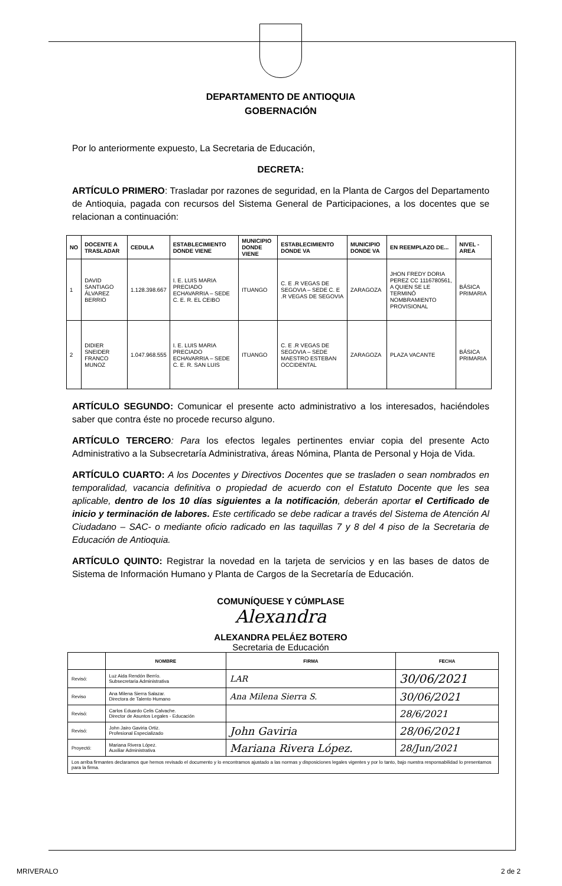DEPARTAMENTO DE ANTIOQUIA
GOBERNACIÓN
Por lo anteriormente expuesto, La Secretaria de Educación,
DECRETA:
ARTÍCULO PRIMERO: Trasladar por razones de seguridad, en la Planta de Cargos del Departamento de Antioquia, pagada con recursos del Sistema General de Participaciones, a los docentes que se relacionan a continuación:
| NO | DOCENTE A TRASLADAR | CEDULA | ESTABLECIMIENTO DONDE VIENE | MUNICIPIO DONDE VIENE | ESTABLECIMIENTO DONDE VA | MUNICIPIO DONDE VA | EN REEMPLAZO DE... | NIVEL - AREA |
| --- | --- | --- | --- | --- | --- | --- | --- | --- |
| 1 | DAVID SANTIAGO ÁLVAREZ BERRIO | 1.128.398.667 | I. E. LUIS MARIA PRECIADO ECHAVARRIA – SEDE C. E. R. EL CEIBO | ITUANGO | C. E .R VEGAS DE SEGOVIA – SEDE C. E .R VEGAS DE SEGOVIA | ZARAGOZA | JHON FREDY DORIA PEREZ CC 1116780561, A QUIEN SE LE TERMINÓ NOMBRAMIENTO PROVISIONAL | BÁSICA PRIMARIA |
| 2 | DIDIER SNEIDER FRANCO MUNOZ | 1.047.968.555 | I. E. LUIS MARIA PRECIADO ECHAVARRIA – SEDE C. E. R. SAN LUIS | ITUANGO | C. E .R VEGAS DE SEGOVIA – SEDE MAESTRO ESTEBAN OCCIDENTAL | ZARAGOZA | PLAZA VACANTE | BÁSICA PRIMARIA |
ARTÍCULO SEGUNDO: Comunicar el presente acto administrativo a los interesados, haciéndoles saber que contra éste no procede recurso alguno.
ARTÍCULO TERCERO: Para los efectos legales pertinentes enviar copia del presente Acto Administrativo a la Subsecretaría Administrativa, áreas Nómina, Planta de Personal y Hoja de Vida.
ARTÍCULO CUARTO: A los Docentes y Directivos Docentes que se trasladen o sean nombrados en temporalidad, vacancia definitiva o propiedad de acuerdo con el Estatuto Docente que les sea aplicable, dentro de los 10 días siguientes a la notificación, deberán aportar el Certificado de inicio y terminación de labores. Este certificado se debe radicar a través del Sistema de Atención Al Ciudadano – SAC- o mediante oficio radicado en las taquillas 7 y 8 del 4 piso de la Secretaria de Educación de Antioquia.
ARTÍCULO QUINTO: Registrar la novedad en la tarjeta de servicios y en las bases de datos de Sistema de Información Humano y Planta de Cargos de la Secretaría de Educación.
COMUNÍQUESE Y CÚMPLASE
Alexandra
ALEXANDRA PELÁEZ BOTERO
Secretaria de Educación
| | NOMBRE | FIRMA | FECHA |
| --- | --- | --- | --- |
| Revisó: | Luz Aida Rendón Berrío. Subsecretaria Administrativa | LAR | 30/06/2021 |
| Reviso | Ana Milena Sierra Salazar. Directora de Talento Humano | Ana Milena Sierra S. | 30/06/2021 |
| Revisó: | Carlos Eduardo Celis Calvache. Director de Asuntos Legales - Educación | | 28/6/2021 |
| Revisó: | John Jairo Gaviria Ortiz. Profesional Especializado | John Gaviria | 28/06/2021 |
| Proyectó: | Mariana Rivera López. Auxiliar Administrativa | Mariana Rivera López. | 28/Jun/2021 |
| Los arriba firmantes declaramos que hemos revisado el documento y lo encontramos ajustado a las normas y disposiciones legales vigentes y por lo tanto, bajo nuestra responsabilidad lo presentamos para la firma. | | | |
MRIVERALO 2 de 2